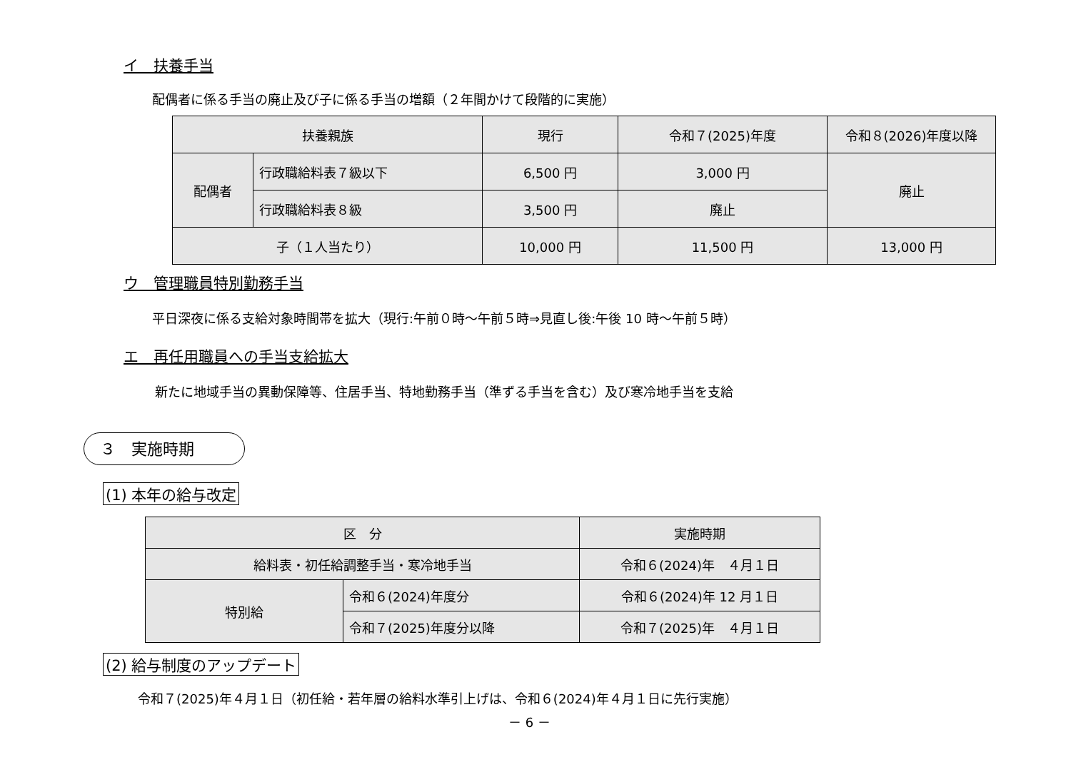イ　扶養手当
配偶者に係る手当の廃止及び子に係る手当の増額（２年間かけて段階的に実施）
| 扶養親族 | | 現行 | 令和７(2025)年度 | 令和８(2026)年度以降 |
| --- | --- | --- | --- | --- |
| 配偶者 | 行政職給料表７級以下 | 6,500 円 | 3,000 円 | 廃止 |
| | 行政職給料表８級 | 3,500 円 | 廃止 | |
| 子（１人当たり） | | 10,000 円 | 11,500 円 | 13,000 円 |
ウ　管理職員特別勤務手当
平日深夜に係る支給対象時間帯を拡大（現行:午前０時～午前５時⇒見直し後:午後 10 時～午前５時）
エ　再任用職員への手当支給拡大
新たに地域手当の異動保障等、住居手当、特地勤務手当（準ずる手当を含む）及び寒冷地手当を支給
３　実施時期
(1) 本年の給与改定
| 区 分 | | 実施時期 |
| --- | --- | --- |
| 給料表・初任給調整手当・寒冷地手当 | | 令和６(2024)年 ４月１日 |
| 特別給 | 令和６(2024)年度分 | 令和６(2024)年 12 月１日 |
| | 令和７(2025)年度分以降 | 令和７(2025)年 ４月１日 |
(2) 給与制度のアップデート
令和７(2025)年４月１日（初任給・若年層の給料水準引上げは、令和６(2024)年４月１日に先行実施）
－ 6 －